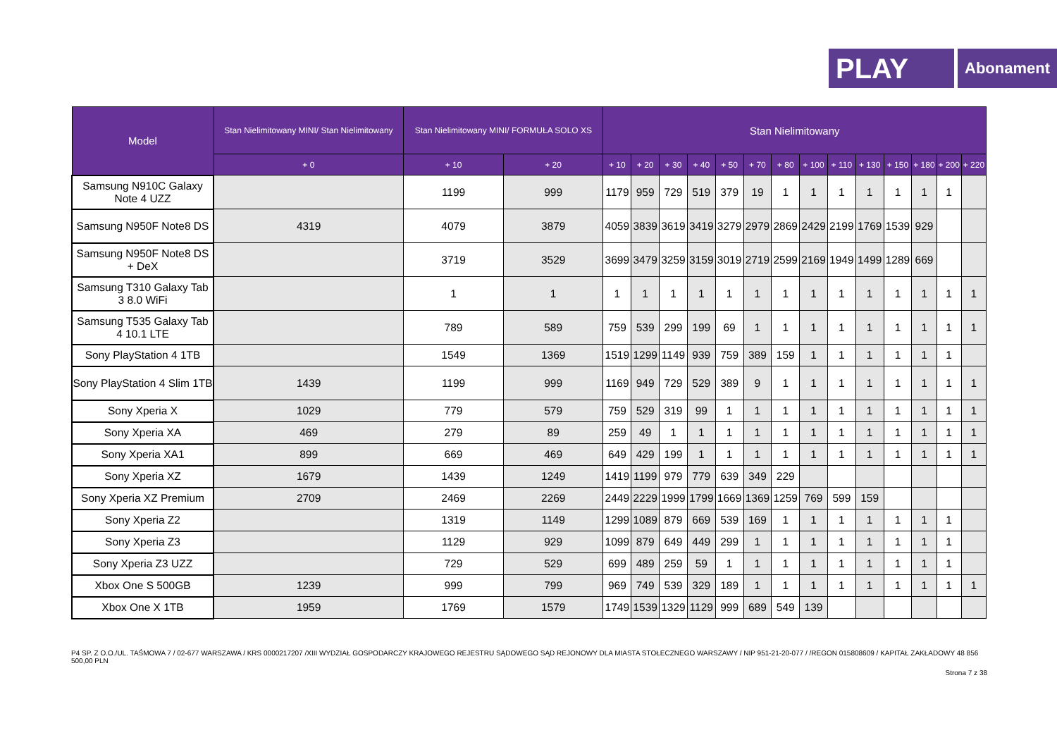PLAY
Abonament
| Model | Stan Nielimitowany MINI/ Stan Nielimitowany | Stan Nielimitowany MINI/ FORMUŁA SOLO XS | | Stan Nielimitowany | | | | | | | | | | | | | |
| --- | --- | --- | --- | --- | --- | --- | --- | --- | --- | --- | --- | --- | --- | --- | --- | --- | --- |
| | + 0 | + 10 | + 20 | + 10 | + 20 | + 30 | + 40 | + 50 | + 70 | + 80 | + 100 | + 110 | + 130 | + 150 | + 180 | + 200 | + 220 |
| Samsung N910C Galaxy Note 4 UZZ | | 1199 | 999 | 1179 | 959 | 729 | 519 | 379 | 19 | 1 | 1 | 1 | 1 | 1 | 1 | 1 | |
| Samsung N950F Note8 DS | 4319 | 4079 | 3879 | 4059 | 3839 | 3619 | 3419 | 3279 | 2979 | 2869 | 2429 | 2199 | 1769 | 1539 | 929 | | |
| Samsung N950F Note8 DS + DeX | | 3719 | 3529 | 3699 | 3479 | 3259 | 3159 | 3019 | 2719 | 2599 | 2169 | 1949 | 1499 | 1289 | 669 | | |
| Samsung T310 Galaxy Tab 3 8.0 WiFi | | 1 | 1 | 1 | 1 | 1 | 1 | 1 | 1 | 1 | 1 | 1 | 1 | 1 | 1 | 1 | 1 |
| Samsung T535 Galaxy Tab 4 10.1 LTE | | 789 | 589 | 759 | 539 | 299 | 199 | 69 | 1 | 1 | 1 | 1 | 1 | 1 | 1 | 1 | 1 |
| Sony PlayStation 4 1TB | | 1549 | 1369 | 1519 | 1299 | 1149 | 939 | 759 | 389 | 159 | 1 | 1 | 1 | 1 | 1 | 1 | |
| Sony PlayStation 4 Slim 1TB | 1439 | 1199 | 999 | 1169 | 949 | 729 | 529 | 389 | 9 | 1 | 1 | 1 | 1 | 1 | 1 | 1 | 1 |
| Sony Xperia X | 1029 | 779 | 579 | 759 | 529 | 319 | 99 | 1 | 1 | 1 | 1 | 1 | 1 | 1 | 1 | 1 | 1 |
| Sony Xperia XA | 469 | 279 | 89 | 259 | 49 | 1 | 1 | 1 | 1 | 1 | 1 | 1 | 1 | 1 | 1 | 1 | 1 |
| Sony Xperia XA1 | 899 | 669 | 469 | 649 | 429 | 199 | 1 | 1 | 1 | 1 | 1 | 1 | 1 | 1 | 1 | 1 | 1 |
| Sony Xperia XZ | 1679 | 1439 | 1249 | 1419 | 1199 | 979 | 779 | 639 | 349 | 229 | | | | | | | |
| Sony Xperia XZ Premium | 2709 | 2469 | 2269 | 2449 | 2229 | 1999 | 1799 | 1669 | 1369 | 1259 | 769 | 599 | 159 | | | | |
| Sony Xperia Z2 | | 1319 | 1149 | 1299 | 1089 | 879 | 669 | 539 | 169 | 1 | 1 | 1 | 1 | 1 | 1 | 1 | |
| Sony Xperia Z3 | | 1129 | 929 | 1099 | 879 | 649 | 449 | 299 | 1 | 1 | 1 | 1 | 1 | 1 | 1 | 1 | |
| Sony Xperia Z3 UZZ | | 729 | 529 | 699 | 489 | 259 | 59 | 1 | 1 | 1 | 1 | 1 | 1 | 1 | 1 | 1 | |
| Xbox One S 500GB | 1239 | 999 | 799 | 969 | 749 | 539 | 329 | 189 | 1 | 1 | 1 | 1 | 1 | 1 | 1 | 1 | 1 |
| Xbox One X 1TB | 1959 | 1769 | 1579 | 1749 | 1539 | 1329 | 1129 | 999 | 689 | 549 | 139 | | | | | | |
P4 SP. Z O.O./UL. TAŚMOWA 7 / 02-677 WARSZAWA / KRS 0000217207 /XIII WYDZIAŁ GOSPODARCZY KRAJOWEGO REJESTRU SĄDOWEGO SĄD REJONOWY DLA MIASTA STOŁECZNEGO WARSZAWY / NIP 951-21-20-077 / /REGON 015808609 / KAPITAŁ ZAKŁADOWY 48 856 500,00 PLN
Strona 7 z 38